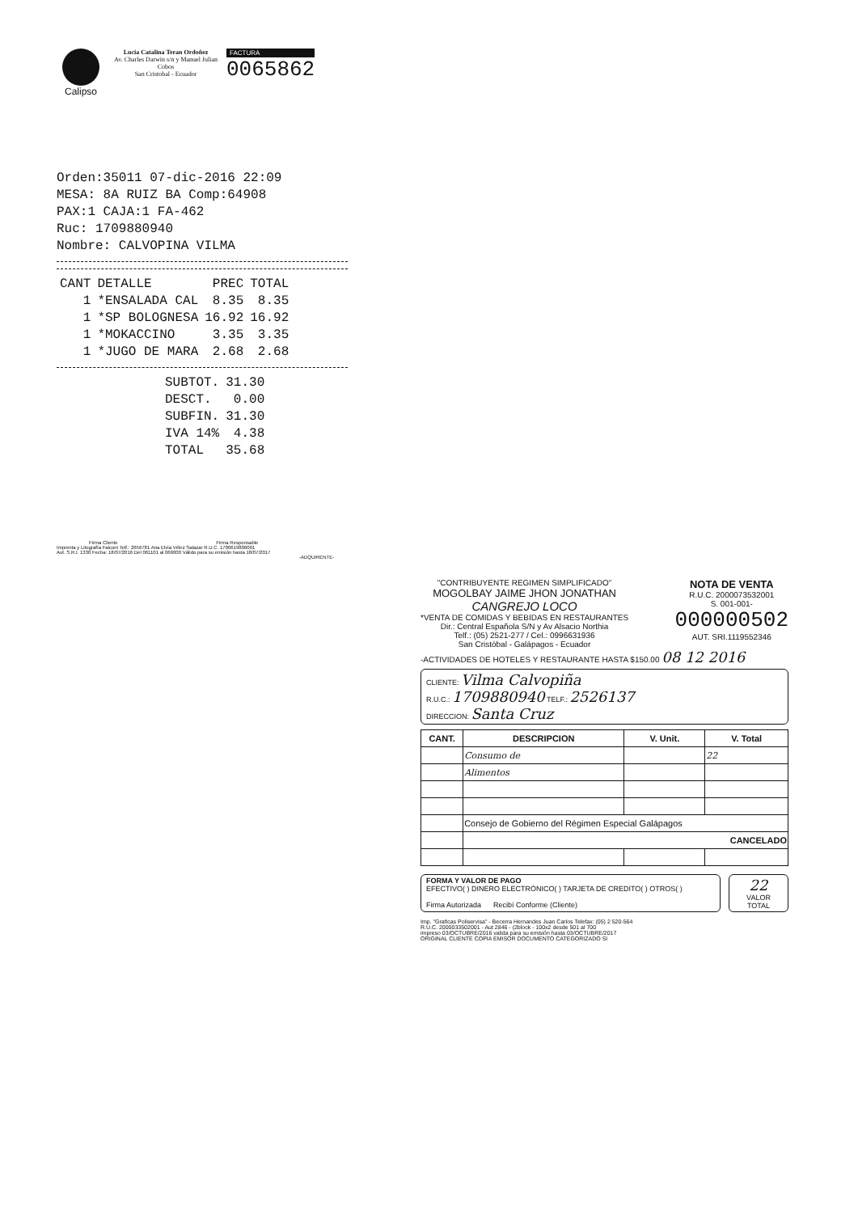Calipso
Lucia Catalina Teran Ordoñez
Av. Charles Darwin s/n y Manuel Julian Cobos
San Cristobal - Ecuador
FACTURA
0065862
Orden:35011 07-dic-2016 22:09
MESA: 8A RUIZ BA Comp:64908
PAX:1 CAJA:1 FA-462
Ruc: 1709880940
Nombre: CALVOPINA VILMA
| CANT | DETALLE | PREC | TOTAL |
| --- | --- | --- | --- |
| 1 | *ENSALADA CAL | 8.35 | 8.35 |
| 1 | *SP BOLOGNESA | 16.92 | 16.92 |
| 1 | *MOKACCINO | 3.35 | 3.35 |
| 1 | *JUGO DE MARA | 2.68 | 2.68 |
| SUBTOT. | 31.30 |
| DESCT. | 0.00 |
| SUBFIN. | 31.30 |
| IVA 14% | 4.38 |
| TOTAL | 35.68 |
Firma Cliente Firma Responsable
Imprenta y Litografía Falconi Telf.: 2656781 Ana Elvia Vélez Salazar R.U.C. 1700619806001
Aut. S.R.I. 1330 Fecha: 18/07/2016 Del 061101 al 066000 Válido para su emisión hasta 18/07/2017
-ADQUIRENTE-
"CONTRIBUYENTE REGIMEN SIMPLIFICADO"
MOGOLBAY JAIME JHON JONATHAN
CANGREJO LOCO
*VENTA DE COMIDAS Y BEBIDAS EN RESTAURANTES
Dir.: Central Española S/N y Av Alsacio Northia
Telf.: (05) 2521-277 / Cel.: 0996631936
San Cristóbal - Galápagos - Ecuador
NOTA DE VENTA
R.U.C. 2000073532001
S. 001-001-
000000502
AUT. SRI.1119552346
-ACTIVIDADES DE HOTELES Y RESTAURANTE HASTA $150.00 08 12 2016
CLIENTE: Vilma Calvopiña
R.U.C.: 1709880940 TELF.: 2526137
DIRECCION: Santa Cruz
| CANT. | DESCRIPCION | V. Unit. | V. Total |
| --- | --- | --- | --- |
| | Consumo de | | 22 |
| | Alimentos | | |
| | Consejo de Gobierno del Régimen Especial Galápagos | | |
| | CANCELADO | | |
FORMA Y VALOR DE PAGO
EFECTIVO( ) DINERO ELECTRÓNICO( ) TARJETA DE CREDITO( ) OTROS( )
Firma Autorizada Recibí Conforme (Cliente)
22
VALOR TOTAL
Imp. "Graficas Poliservisa" - Becerra Hernandes Juan Carlos Telefax: (05) 2 520-564
R.U.C. 2000033502001 - Aut 2846 - (2block - 100x2 desde 501 al 700
impreso 03/OCTUBRE/2016 valida para su emisión hasta 03/OCTUBRE/2017
ORIGINAL CLIENTE COPIA EMISOR DOCUMENTO CATEGORIZADO SI